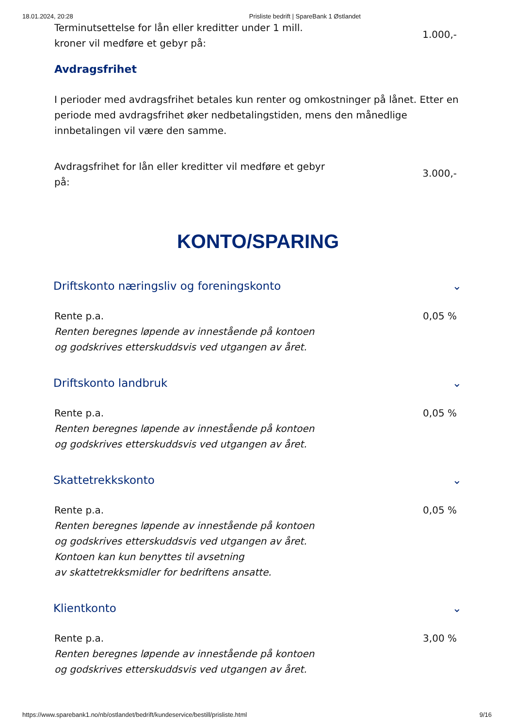18.01.2024, 20:28 Prisliste bedrift | SpareBank 1 Østlandet
| Terminutsettelse for lån eller kreditter under 1 mill. kroner vil medføre et gebyr på: | 1.000,- |
Avdragsfrihet
I perioder med avdragsfrihet betales kun renter og omkostninger på lånet. Etter en periode med avdragsfrihet øker nedbetalingstiden, mens den månedlige innbetalingen vil være den samme.
| Avdragsfrihet for lån eller kreditter vil medføre et gebyr på: | 3.000,- |
KONTO/SPARING
Driftskonto næringsliv og foreningskonto ⌄
| Rente p.a. Renten beregnes løpende av innestående på kontoen og godskrives etterskuddsvis ved utgangen av året. | 0,05 % |
Driftskonto landbruk ⌄
| Rente p.a. Renten beregnes løpende av innestående på kontoen og godskrives etterskuddsvis ved utgangen av året. | 0,05 % |
Skattetrekkskonto ⌄
| Rente p.a. Renten beregnes løpende av innestående på kontoen og godskrives etterskuddsvis ved utgangen av året. Kontoen kan kun benyttes til avsetning av skattetrekksmidler for bedriftens ansatte. | 0,05 % |
Klientkonto ⌄
| Rente p.a. Renten beregnes løpende av innestående på kontoen og godskrives etterskuddsvis ved utgangen av året. | 3,00 % |
https://www.sparebank1.no/nb/ostlandet/bedrift/kundeservice/bestill/prisliste.html 9/16